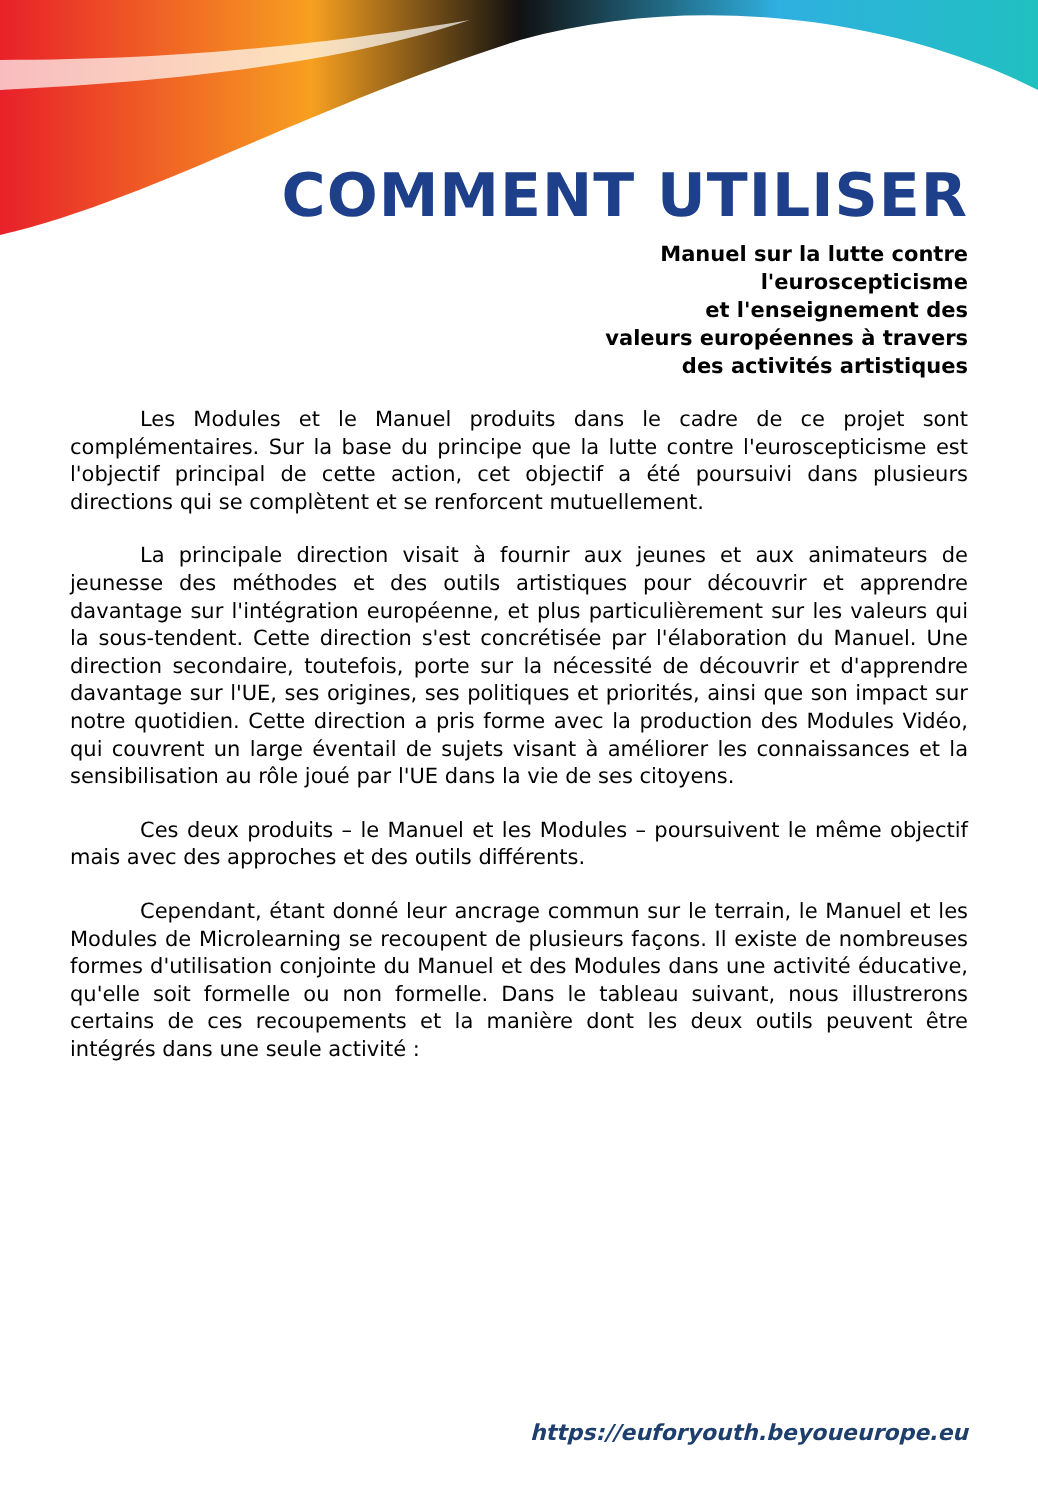COMMENT UTILISER
Manuel sur la lutte contre
l'euroscepticisme
et l'enseignement des
valeurs européennes à travers
des activités artistiques
Les Modules et le Manuel produits dans le cadre de ce projet sont complémentaires. Sur la base du principe que la lutte contre l'euroscepticisme est l'objectif principal de cette action, cet objectif a été poursuivi dans plusieurs directions qui se complètent et se renforcent mutuellement.
La principale direction visait à fournir aux jeunes et aux animateurs de jeunesse des méthodes et des outils artistiques pour découvrir et apprendre davantage sur l'intégration européenne, et plus particulièrement sur les valeurs qui la sous-tendent. Cette direction s'est concrétisée par l'élaboration du Manuel. Une direction secondaire, toutefois, porte sur la nécessité de découvrir et d'apprendre davantage sur l'UE, ses origines, ses politiques et priorités, ainsi que son impact sur notre quotidien. Cette direction a pris forme avec la production des Modules Vidéo, qui couvrent un large éventail de sujets visant à améliorer les connaissances et la sensibilisation au rôle joué par l'UE dans la vie de ses citoyens.
Ces deux produits – le Manuel et les Modules – poursuivent le même objectif mais avec des approches et des outils différents.
Cependant, étant donné leur ancrage commun sur le terrain, le Manuel et les Modules de Microlearning se recoupent de plusieurs façons. Il existe de nombreuses formes d'utilisation conjointe du Manuel et des Modules dans une activité éducative, qu'elle soit formelle ou non formelle. Dans le tableau suivant, nous illustrerons certains de ces recoupements et la manière dont les deux outils peuvent être intégrés dans une seule activité :
https://euforyouth.beyoueurope.eu